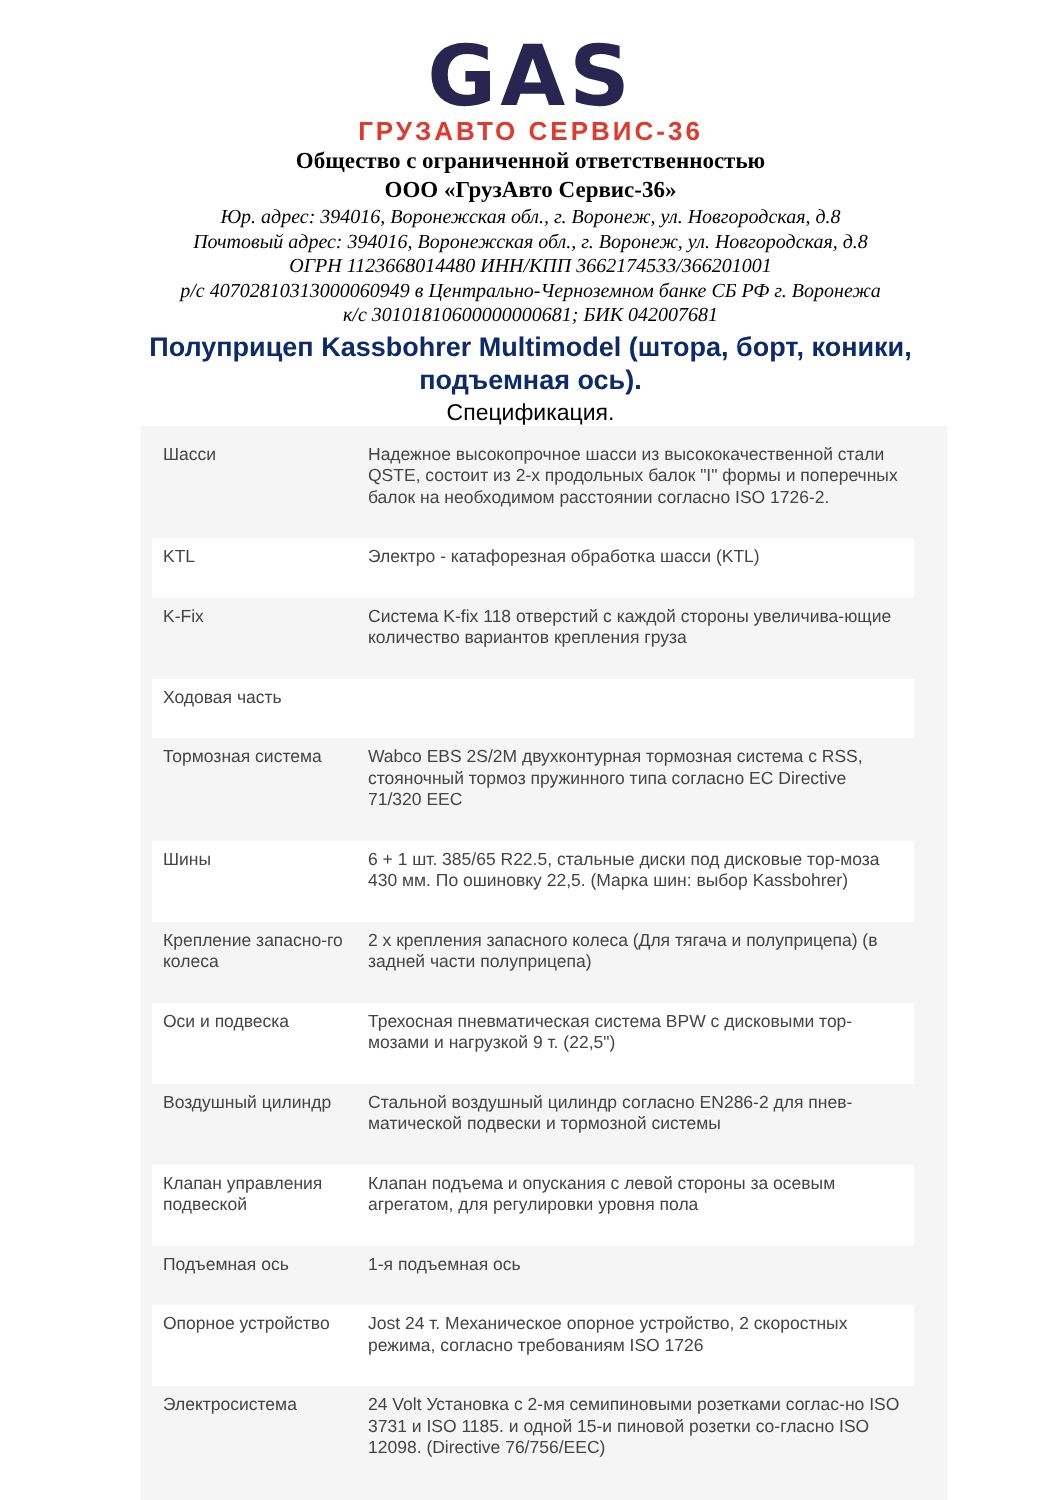GAS
ГРУЗАВТО СЕРВИС-36
Общество с ограниченной ответственностью
ООО «ГрузАвто Сервис-36»
Юр. адрес: 394016, Воронежская обл., г. Воронеж, ул. Новгородская, д.8
Почтовый адрес: 394016, Воронежская обл., г. Воронеж, ул. Новгородская, д.8
ОГРН 1123668014480 ИНН/КПП 3662174533/366201001
р/с 40702810313000060949 в Центрально-Черноземном банке СБ РФ г. Воронежа
к/с 30101810600000000681; БИК 042007681
Полуприцеп Kassbohrer Multimodel (штора, борт, коники,
подъемная ось).
Спецификация.
| Шасси | Надежное высокопрочное шасси из высококачественной стали QSTE, состоит из 2-х продольных балок "I" формы и поперечных балок на необходимом расстоянии согласно ISO 1726-2. |
| KTL | Электро - катафорезная обработка шасси (KTL) |
| K-Fix | Система K-fix 118 отверстий с каждой стороны увеличива-ющие количество вариантов крепления груза |
| Ходовая часть | |
| Тормозная система | Wabco EBS 2S/2M двухконтурная тормозная система с RSS, стояночный тормоз пружинного типа согласно EC Directive 71/320 EEC |
| Шины | 6 + 1 шт. 385/65 R22.5, стальные диски под дисковые тор-моза 430 мм. По ошиновку 22,5. (Марка шин: выбор Kassbohrer) |
| Крепление запасно-го колеса | 2 х крепления запасного колеса (Для тягача и полуприцепа) (в задней части полуприцепа) |
| Оси и подвеска | Трехосная пневматическая система BPW с дисковыми тор-мозами и нагрузкой 9 т. (22,5") |
| Воздушный цилиндр | Стальной воздушный цилиндр согласно EN286-2 для пнев-матической подвески и тормозной системы |
| Клапан управления подвеской | Клапан подъема и опускания с левой стороны за осевым агрегатом, для регулировки уровня пола |
| Подъемная ось | 1-я подъемная ось |
| Опорное устройство | Jost 24 т. Механическое опорное устройство, 2 скоростных режима, согласно требованиям ISO 1726 |
| Электросистема | 24 Volt Установка с 2-мя семипиновыми розетками соглас-но ISO 3731 и ISO 1185. и одной 15-и пиновой розетки со-гласно ISO 12098. (Directive 76/756/EEC) |